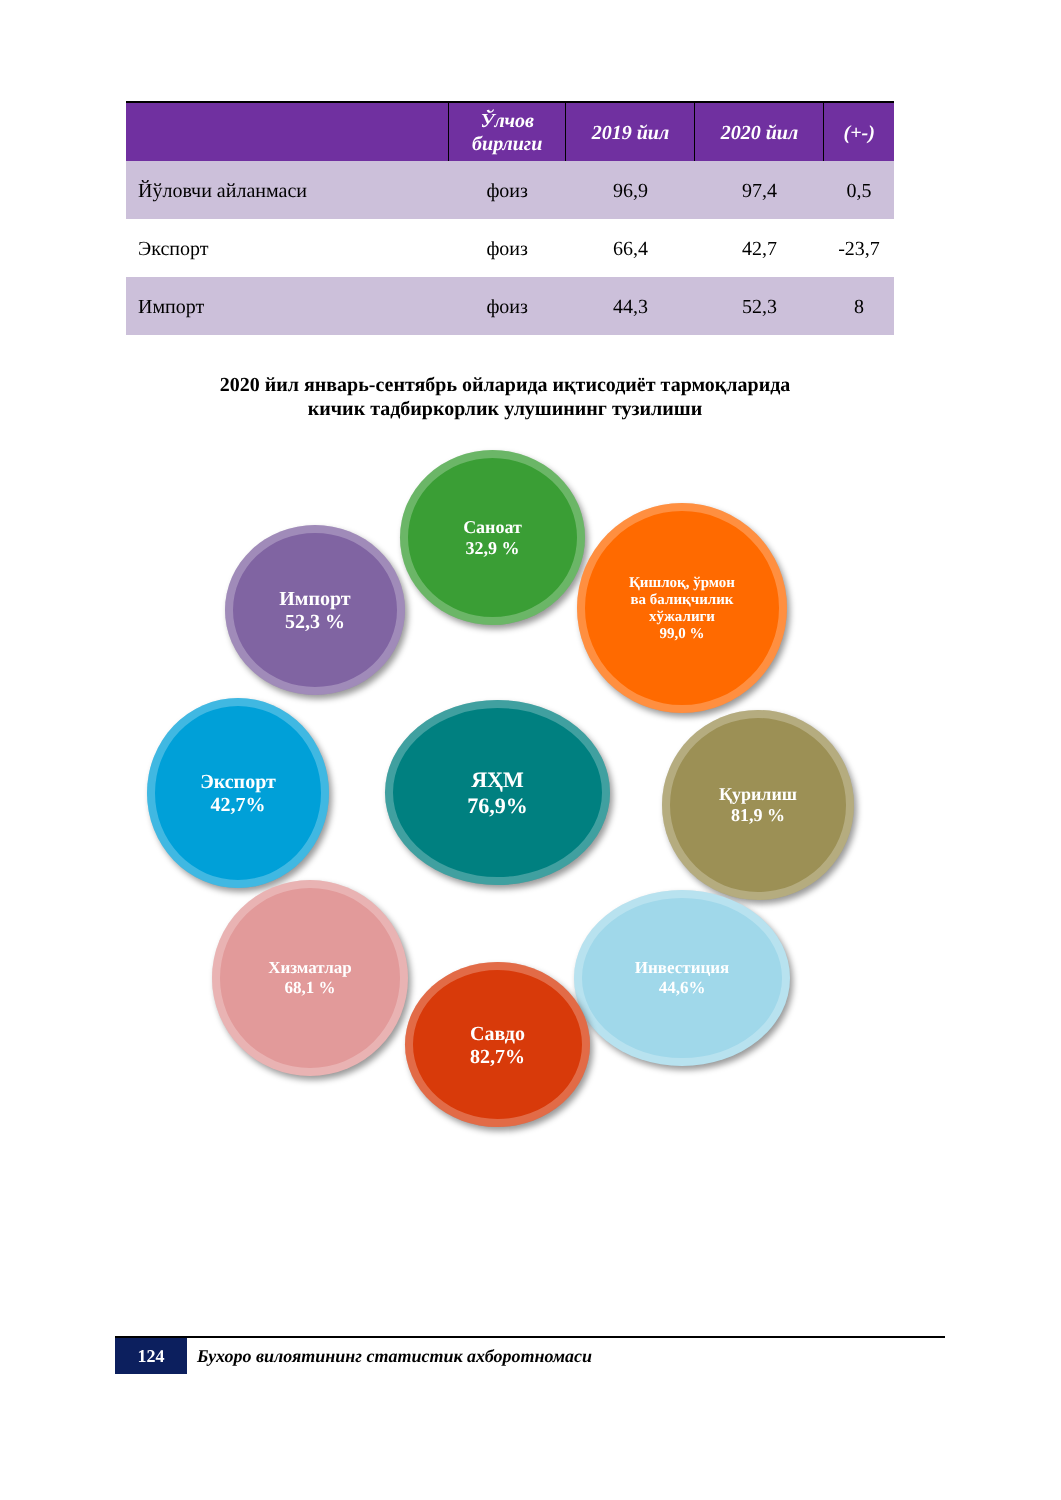| | Ўлчов бирлиги | 2019 йил | 2020 йил | (+-) |
| --- | --- | --- | --- | --- |
| Йўловчи айланмаси | фоиз | 96,9 | 97,4 | 0,5 |
| Экспорт | фоиз | 66,4 | 42,7 | -23,7 |
| Импорт | фоиз | 44,3 | 52,3 | 8 |
2020 йил январь-сентябрь ойларида иқтисодиёт тармоқларида
кичик тадбиркорлик улушининг тузилиши
Саноат
32,9 %
Импорт
52,3 %
Қишлоқ, ўрмон
ва балиқчилик
хўжалиги
99,0 %
ЯҲМ
76,9%
Экспорт
42,7%
Қурилиш
81,9 %
Хизматлар
68,1 %
Инвестиция
44,6%
Савдо
82,7%
124
Бухоро вилоятининг статистик ахборотномаси